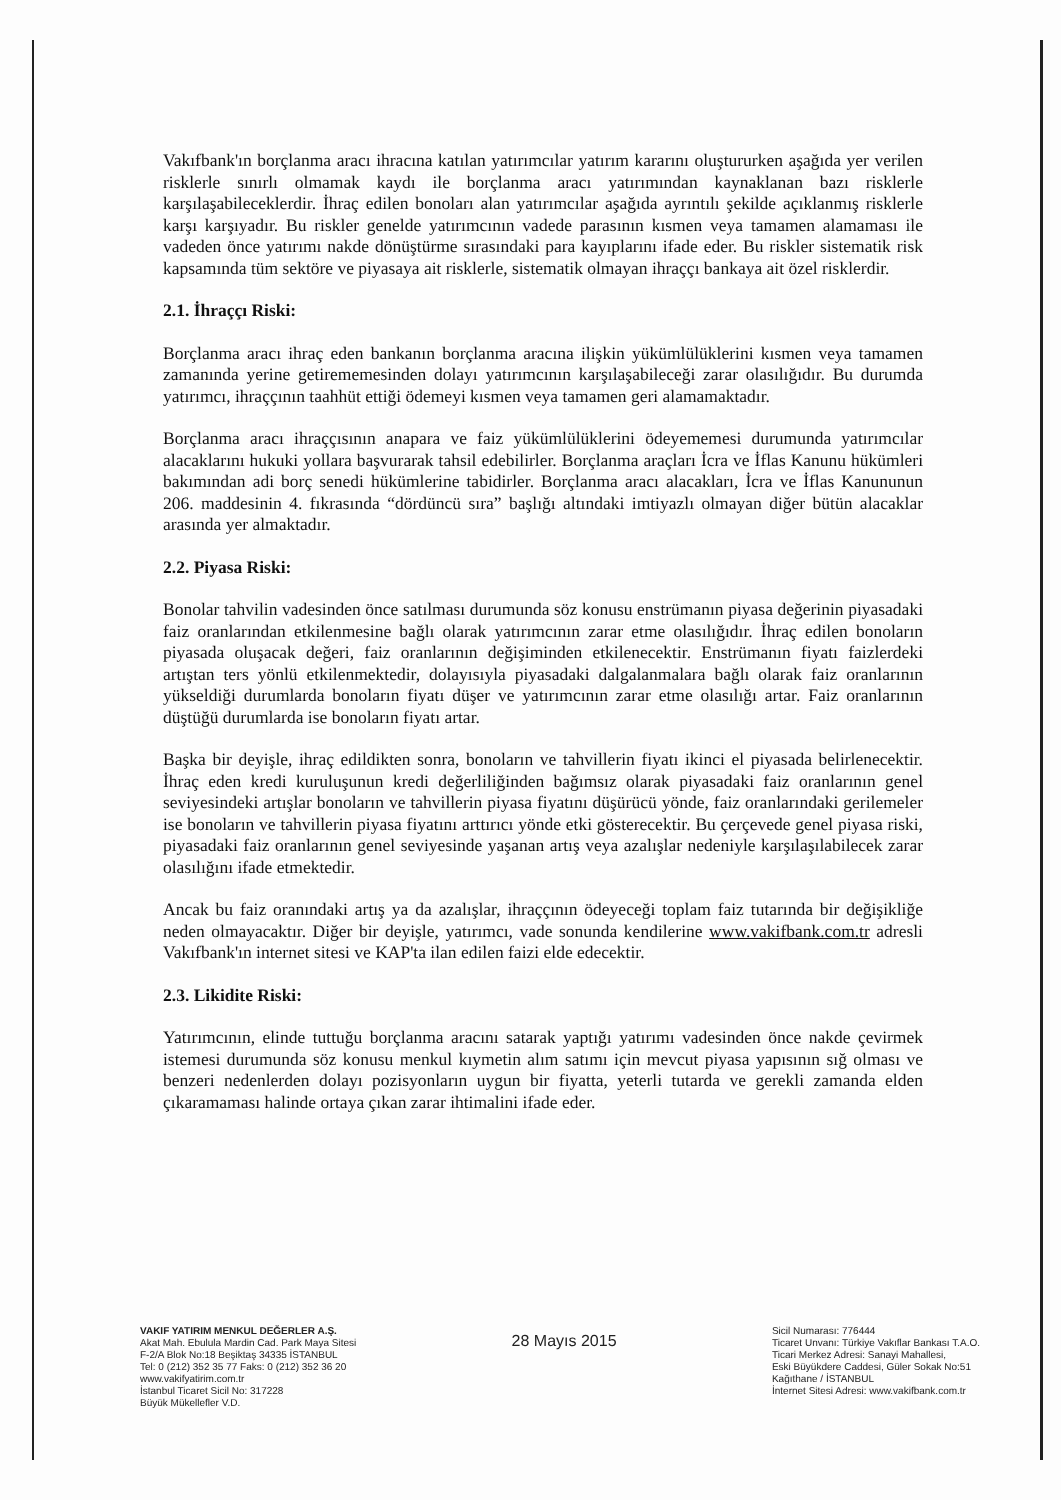Vakıfbank'ın borçlanma aracı ihracına katılan yatırımcılar yatırım kararını oluştururken aşağıda yer verilen risklerle sınırlı olmamak kaydı ile borçlanma aracı yatırımından kaynaklanan bazı risklerle karşılaşabileceklerdir. İhraç edilen bonoları alan yatırımcılar aşağıda ayrıntılı şekilde açıklanmış risklerle karşı karşıyadır. Bu riskler genelde yatırımcının vadede parasının kısmen veya tamamen alamaması ile vadeden önce yatırımı nakde dönüştürme sırasındaki para kayıplarını ifade eder. Bu riskler sistematik risk kapsamında tüm sektöre ve piyasaya ait risklerle, sistematik olmayan ihraççı bankaya ait özel risklerdir.
2.1. İhraççı Riski:
Borçlanma aracı ihraç eden bankanın borçlanma aracına ilişkin yükümlülüklerini kısmen veya tamamen zamanında yerine getirememesinden dolayı yatırımcının karşılaşabileceği zarar olasılığıdır. Bu durumda yatırımcı, ihraççının taahhüt ettiği ödemeyi kısmen veya tamamen geri alamamaktadır.
Borçlanma aracı ihraççısının anapara ve faiz yükümlülüklerini ödeyememesi durumunda yatırımcılar alacaklarını hukuki yollara başvurarak tahsil edebilirler. Borçlanma araçları İcra ve İflas Kanunu hükümleri bakımından adi borç senedi hükümlerine tabidirler. Borçlanma aracı alacakları, İcra ve İflas Kanununun 206. maddesinin 4. fıkrasında “dördüncü sıra” başlığı altındaki imtiyazlı olmayan diğer bütün alacaklar arasında yer almaktadır.
2.2. Piyasa Riski:
Bonolar tahvilin vadesinden önce satılması durumunda söz konusu enstrümanın piyasa değerinin piyasadaki faiz oranlarından etkilenmesine bağlı olarak yatırımcının zarar etme olasılığıdır. İhraç edilen bonoların piyasada oluşacak değeri, faiz oranlarının değişiminden etkilenecektir. Enstrümanın fiyatı faizlerdeki artıştan ters yönlü etkilenmektedir, dolayısıyla piyasadaki dalgalanmalara bağlı olarak faiz oranlarının yükseldiği durumlarda bonoların fiyatı düşer ve yatırımcının zarar etme olasılığı artar. Faiz oranlarının düştüğü durumlarda ise bonoların fiyatı artar.
Başka bir deyişle, ihraç edildikten sonra, bonoların ve tahvillerin fiyatı ikinci el piyasada belirlenecektir. İhraç eden kredi kuruluşunun kredi değerliliğinden bağımsız olarak piyasadaki faiz oranlarının genel seviyesindeki artışlar bonoların ve tahvillerin piyasa fiyatını düşürücü yönde, faiz oranlarındaki gerilemeler ise bonoların ve tahvillerin piyasa fiyatını arttırıcı yönde etki gösterecektir. Bu çerçevede genel piyasa riski, piyasadaki faiz oranlarının genel seviyesinde yaşanan artış veya azalışlar nedeniyle karşılaşılabilecek zarar olasılığını ifade etmektedir.
Ancak bu faiz oranındaki artış ya da azalışlar, ihraççının ödeyeceği toplam faiz tutarında bir değişikliğe neden olmayacaktır. Diğer bir deyişle, yatırımcı, vade sonunda kendilerine www.vakifbank.com.tr adresli Vakıfbank'ın internet sitesi ve KAP'ta ilan edilen faizi elde edecektir.
2.3. Likidite Riski:
Yatırımcının, elinde tuttuğu borçlanma aracını satarak yaptığı yatırımı vadesinden önce nakde çevirmek istemesi durumunda söz konusu menkul kıymetin alım satımı için mevcut piyasa yapısının sığ olması ve benzeri nedenlerden dolayı pozisyonların uygun bir fiyatta, yeterli tutarda ve gerekli zamanda elden çıkaramaması halinde ortaya çıkan zarar ihtimalini ifade eder.
VAKIF YATIRIM MENKUL DEĞERLER A.Ş.
Akat Mah. Ebulula Mardin Cad. Park Maya Sitesi
F-2/A Blok No:18 Beşiktaş 34335 İSTANBUL
Tel: 0 (212) 352 35 77 Faks: 0 (212) 352 36 20
www.vakifyatirim.com.tr
İstanbul Ticaret Sicil No: 317228
Büyük Mükellefler V.D.
28 Mayıs 2015
Sicil Numarası: 776444
Ticaret Unvanı: Türkiye Vakıflar Bankası T.A.O.
Ticari Merkez Adresi: Sanayi Mahallesi,
Eski Büyükdere Caddesi, Güler Sokak No:51
Kağıthane / İSTANBUL
İnternet Sitesi Adresi: www.vakifbank.com.tr